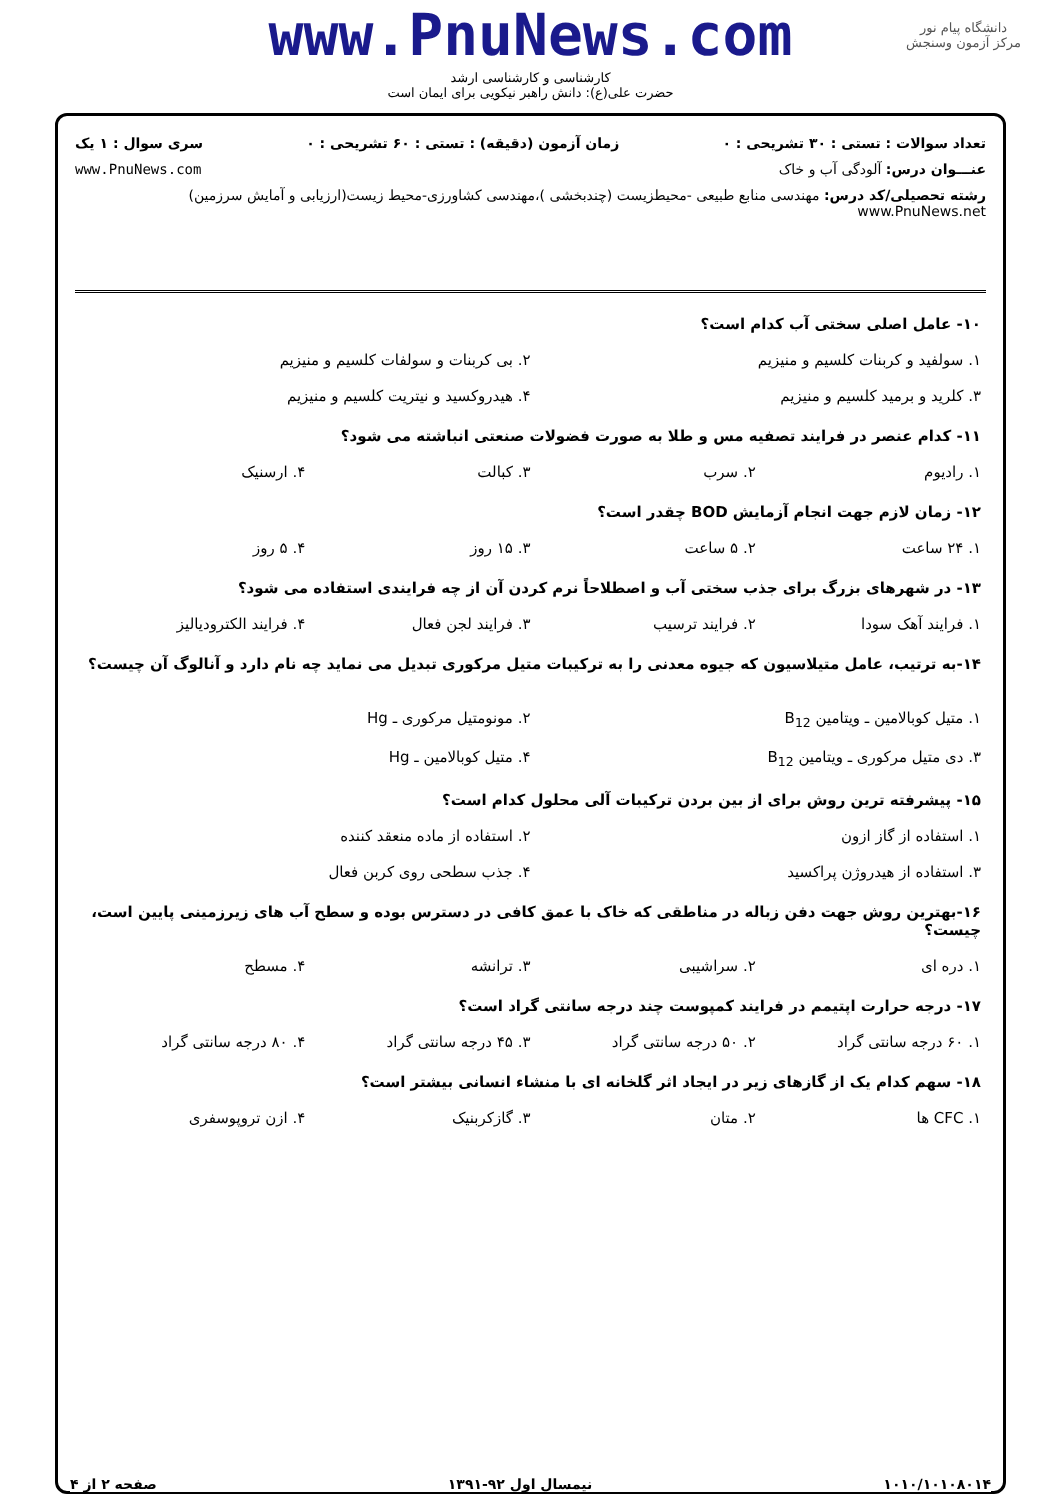دانشگاه پیام نور
مرکز آزمون وسنجش
www.PnuNews.com
کارشناسی و کارشناسی ارشد
حضرت علی(ع): دانش راهبر نیکویی برای ایمان است
تعداد سوالات : تستی : ۳۰ تشریحی : ۰ زمان آزمون (دقیقه) : تستی : ۶۰ تشریحی : ۰ سری سوال : ۱ یک
عنـــوان درس: آلودگی آب و خاک www.PnuNews.com
رشته تحصیلی/کد درس: مهندسی منابع طبیعی -محیطزیست (چندبخشی )،مهندسی کشاورزی-محیط زیست(ارزیابی و آمایش سرزمین) www.PnuNews.net
۱۰- عامل اصلی سختی آب کدام است؟
۱. سولفید و کربنات کلسیم و منیزیم ۲. بی کربنات و سولفات کلسیم و منیزیم
۳. کلرید و برمید کلسیم و منیزیم ۴. هیدروکسید و نیتریت کلسیم و منیزیم
۱۱- کدام عنصر در فرایند تصفیه مس و طلا به صورت فضولات صنعتی انباشته می شود؟
۱. رادیوم ۲. سرب ۳. کبالت ۴. ارسنیک
۱۲- زمان لازم جهت انجام آزمایش BOD چقدر است؟
۱. ۲۴ ساعت ۲. ۵ ساعت ۳. ۱۵ روز ۴. ۵ روز
۱۳- در شهرهای بزرگ برای جذب سختی آب و اصطلاحاً نرم کردن آن از چه فرایندی استفاده می شود؟
۱. فرایند آهک سودا ۲. فرایند ترسیب ۳. فرایند لجن فعال ۴. فرایند الکترودیالیز
۱۴-به ترتیب، عامل متیلاسیون که جیوه معدنی را به ترکیبات متیل مرکوری تبدیل می نماید چه نام دارد و آنالوگ آن چیست؟
۱. متیل کوبالامین ـ ویتامین B<sub>12</sub> ۲. مونومتیل مرکوری ـ Hg
۳. دی متیل مرکوری ـ ویتامین B<sub>12</sub> ۴. متیل کوبالامین ـ Hg
۱۵- پیشرفته ترین روش برای از بین بردن ترکیبات آلی محلول کدام است؟
۱. استفاده از گاز ازون ۲. استفاده از ماده منعقد کننده
۳. استفاده از هیدروژن پراکسید ۴. جذب سطحی روی کربن فعال
۱۶-بهترین روش جهت دفن زباله در مناطقی که خاک با عمق کافی در دسترس بوده و سطح آب های زیرزمینی پایین است، چیست؟
۱. دره ای ۲. سراشیبی ۳. ترانشه ۴. مسطح
۱۷- درجه حرارت اپتیمم در فرایند کمپوست چند درجه سانتی گراد است؟
۱. ۶۰ درجه سانتی گراد ۲. ۵۰ درجه سانتی گراد ۳. ۴۵ درجه سانتی گراد ۴. ۸۰ درجه سانتی گراد
۱۸- سهم کدام یک از گازهای زیر در ایجاد اثر گلخانه ای با منشاء انسانی بیشتر است؟
۱. CFC ها ۲. متان ۳. گازکربنیک ۴. ازن تروپوسفری
۱۰۱۰/۱۰۱۰۸۰۱۴ نیمسال اول ۹۲-۱۳۹۱ صفحه ۲ از ۴